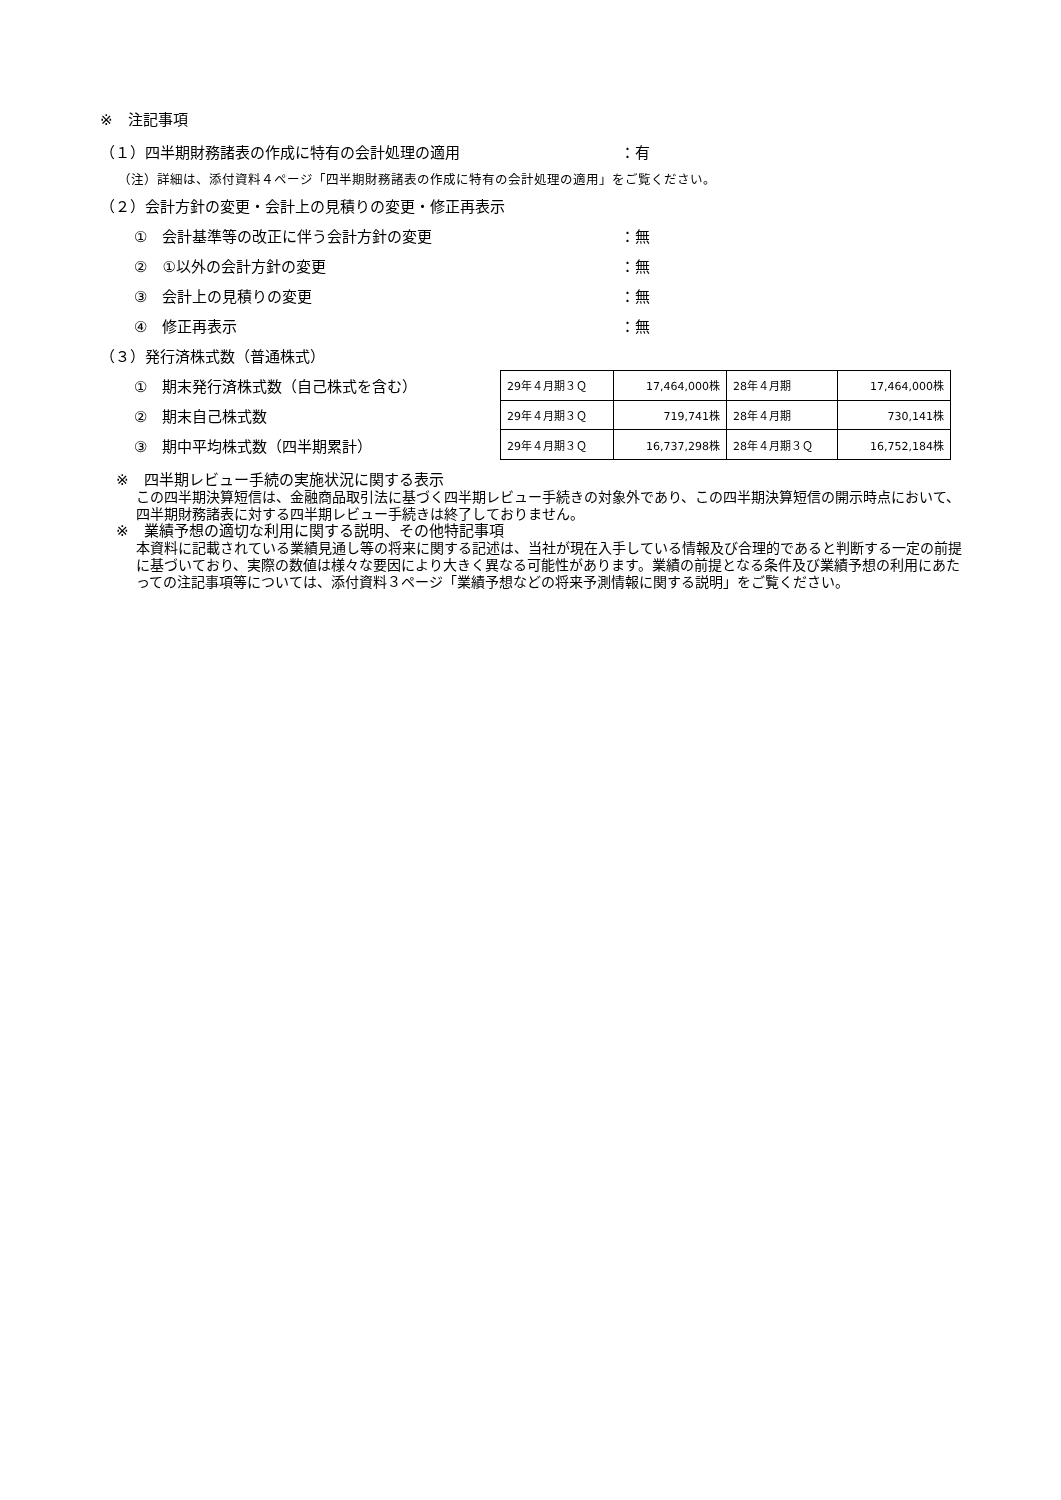※　注記事項
（１）四半期財務諸表の作成に特有の会計処理の適用 ：有
（注）詳細は、添付資料４ページ「四半期財務諸表の作成に特有の会計処理の適用」をご覧ください。
（２）会計方針の変更・会計上の見積りの変更・修正再表示
①　会計基準等の改正に伴う会計方針の変更 ：無
②　①以外の会計方針の変更 ：無
③　会計上の見積りの変更 ：無
④　修正再表示 ：無
（３）発行済株式数（普通株式）
①　期末発行済株式数（自己株式を含む）
②　期末自己株式数
③　期中平均株式数（四半期累計）
| 29年４月期３Ｑ | 17,464,000株 | 28年４月期 | 17,464,000株 |
| 29年４月期３Ｑ | 719,741株 | 28年４月期 | 730,141株 |
| 29年４月期３Ｑ | 16,737,298株 | 28年４月期３Ｑ | 16,752,184株 |
※　四半期レビュー手続の実施状況に関する表示
この四半期決算短信は、金融商品取引法に基づく四半期レビュー手続きの対象外であり、この四半期決算短信の開示時点において、四半期財務諸表に対する四半期レビュー手続きは終了しておりません。
※　業績予想の適切な利用に関する説明、その他特記事項
本資料に記載されている業績見通し等の将来に関する記述は、当社が現在入手している情報及び合理的であると判断する一定の前提に基づいており、実際の数値は様々な要因により大きく異なる可能性があります。業績の前提となる条件及び業績予想の利用にあたっての注記事項等については、添付資料３ページ「業績予想などの将来予測情報に関する説明」をご覧ください。